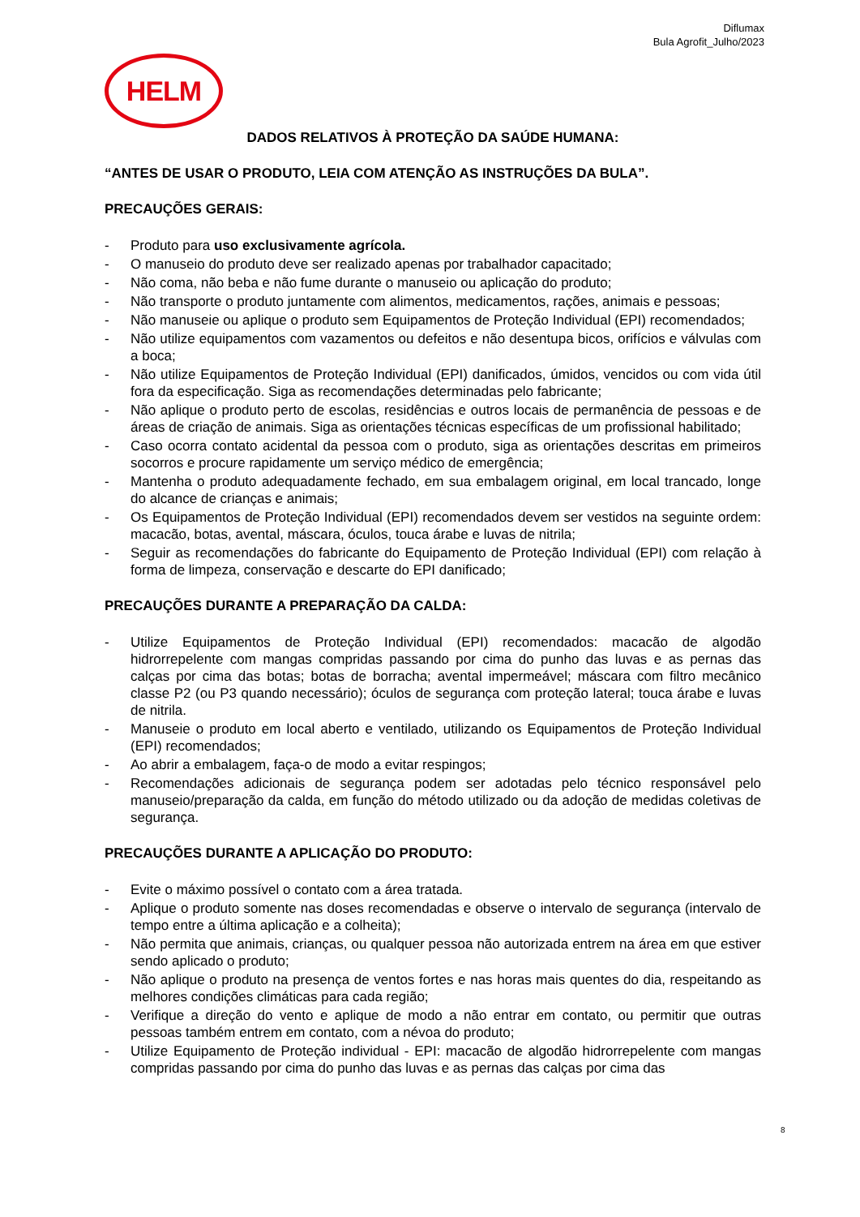Diflumax
Bula Agrofit_Julho/2023
HELM
DADOS RELATIVOS À PROTEÇÃO DA SAÚDE HUMANA:
“ANTES DE USAR O PRODUTO, LEIA COM ATENÇÃO AS INSTRUÇÕES DA BULA”.
PRECAUÇÕES GERAIS:
- Produto para uso exclusivamente agrícola.
- O manuseio do produto deve ser realizado apenas por trabalhador capacitado;
- Não coma, não beba e não fume durante o manuseio ou aplicação do produto;
- Não transporte o produto juntamente com alimentos, medicamentos, rações, animais e pessoas;
- Não manuseie ou aplique o produto sem Equipamentos de Proteção Individual (EPI) recomendados;
- Não utilize equipamentos com vazamentos ou defeitos e não desentupa bicos, orifícios e válvulas com a boca;
- Não utilize Equipamentos de Proteção Individual (EPI) danificados, úmidos, vencidos ou com vida útil fora da especificação. Siga as recomendações determinadas pelo fabricante;
- Não aplique o produto perto de escolas, residências e outros locais de permanência de pessoas e de áreas de criação de animais. Siga as orientações técnicas específicas de um profissional habilitado;
- Caso ocorra contato acidental da pessoa com o produto, siga as orientações descritas em primeiros socorros e procure rapidamente um serviço médico de emergência;
- Mantenha o produto adequadamente fechado, em sua embalagem original, em local trancado, longe do alcance de crianças e animais;
- Os Equipamentos de Proteção Individual (EPI) recomendados devem ser vestidos na seguinte ordem: macacão, botas, avental, máscara, óculos, touca árabe e luvas de nitrila;
- Seguir as recomendações do fabricante do Equipamento de Proteção Individual (EPI) com relação à forma de limpeza, conservação e descarte do EPI danificado;
PRECAUÇÕES DURANTE A PREPARAÇÃO DA CALDA:
- Utilize Equipamentos de Proteção Individual (EPI) recomendados: macacão de algodão hidrorrepelente com mangas compridas passando por cima do punho das luvas e as pernas das calças por cima das botas; botas de borracha; avental impermeável; máscara com filtro mecânico classe P2 (ou P3 quando necessário); óculos de segurança com proteção lateral; touca árabe e luvas de nitrila.
- Manuseie o produto em local aberto e ventilado, utilizando os Equipamentos de Proteção Individual (EPI) recomendados;
- Ao abrir a embalagem, faça-o de modo a evitar respingos;
- Recomendações adicionais de segurança podem ser adotadas pelo técnico responsável pelo manuseio/preparação da calda, em função do método utilizado ou da adoção de medidas coletivas de segurança.
PRECAUÇÕES DURANTE A APLICAÇÃO DO PRODUTO:
- Evite o máximo possível o contato com a área tratada.
- Aplique o produto somente nas doses recomendadas e observe o intervalo de segurança (intervalo de tempo entre a última aplicação e a colheita);
- Não permita que animais, crianças, ou qualquer pessoa não autorizada entrem na área em que estiver sendo aplicado o produto;
- Não aplique o produto na presença de ventos fortes e nas horas mais quentes do dia, respeitando as melhores condições climáticas para cada região;
- Verifique a direção do vento e aplique de modo a não entrar em contato, ou permitir que outras pessoas também entrem em contato, com a névoa do produto;
- Utilize Equipamento de Proteção individual - EPI: macacão de algodão hidrorrepelente com mangas compridas passando por cima do punho das luvas e as pernas das calças por cima das
8